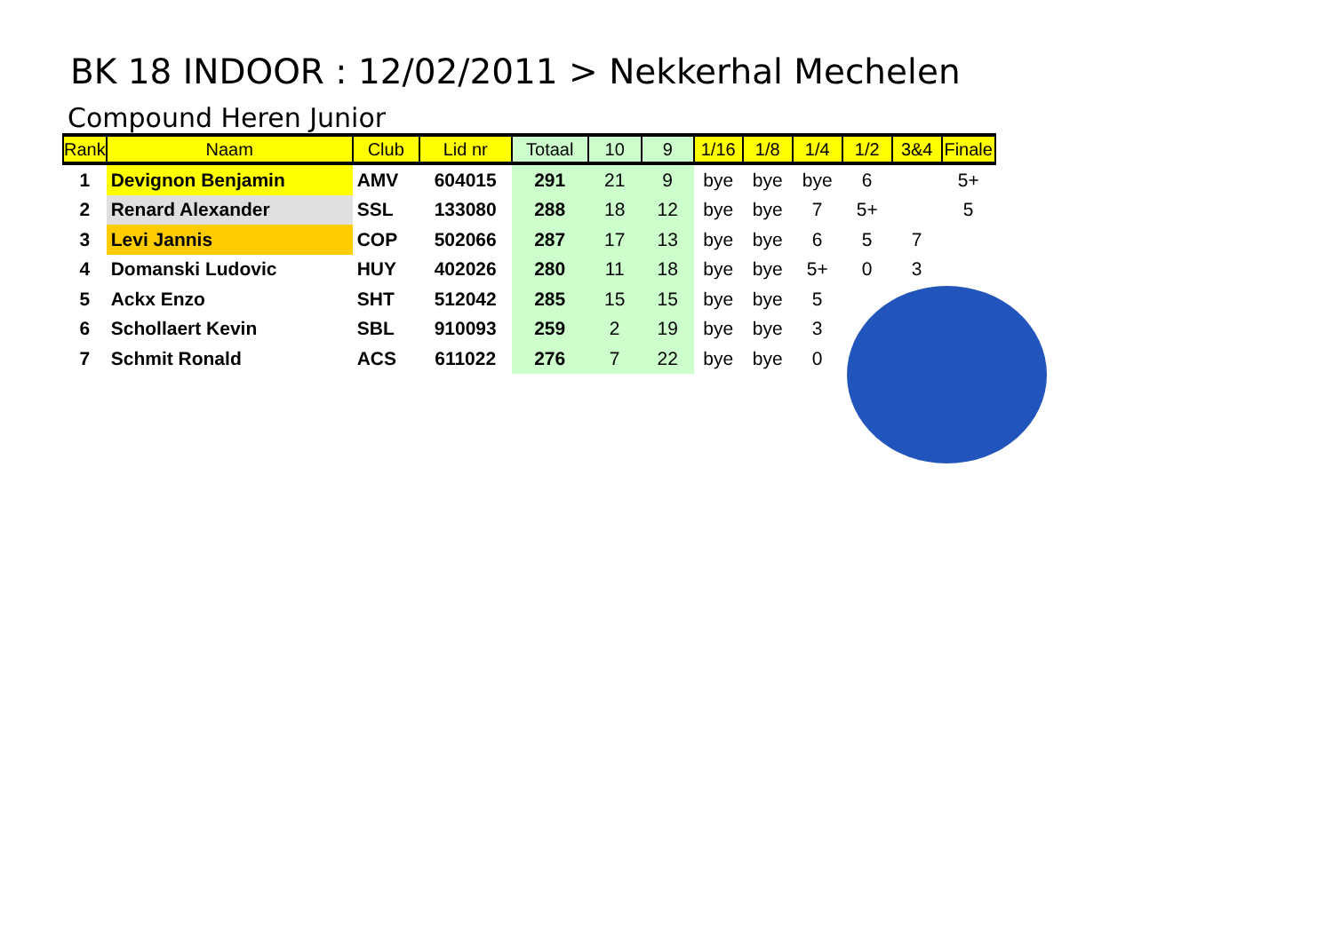BK 18 INDOOR : 12/02/2011 > Nekkerhal Mechelen
Compound Heren Junior
| Rank | Naam | Club | Lid nr | Totaal | 10 | 9 | 1/16 | 1/8 | 1/4 | 1/2 | 3&4 | Finale |
| --- | --- | --- | --- | --- | --- | --- | --- | --- | --- | --- | --- | --- |
| 1 | Devignon Benjamin | AMV | 604015 | 291 | 21 | 9 | bye | bye | bye | 6 | | 5+ |
| 2 | Renard Alexander | SSL | 133080 | 288 | 18 | 12 | bye | bye | 7 | 5+ | | 5 |
| 3 | Levi Jannis | COP | 502066 | 287 | 17 | 13 | bye | bye | 6 | 5 | 7 | |
| 4 | Domanski Ludovic | HUY | 402026 | 280 | 11 | 18 | bye | bye | 5+ | 0 | 3 | |
| 5 | Ackx Enzo | SHT | 512042 | 285 | 15 | 15 | bye | bye | 5 | | | |
| 6 | Schollaert Kevin | SBL | 910093 | 259 | 2 | 19 | bye | bye | 3 | | | |
| 7 | Schmit Ronald | ACS | 611022 | 276 | 7 | 22 | bye | bye | 0 | | | |